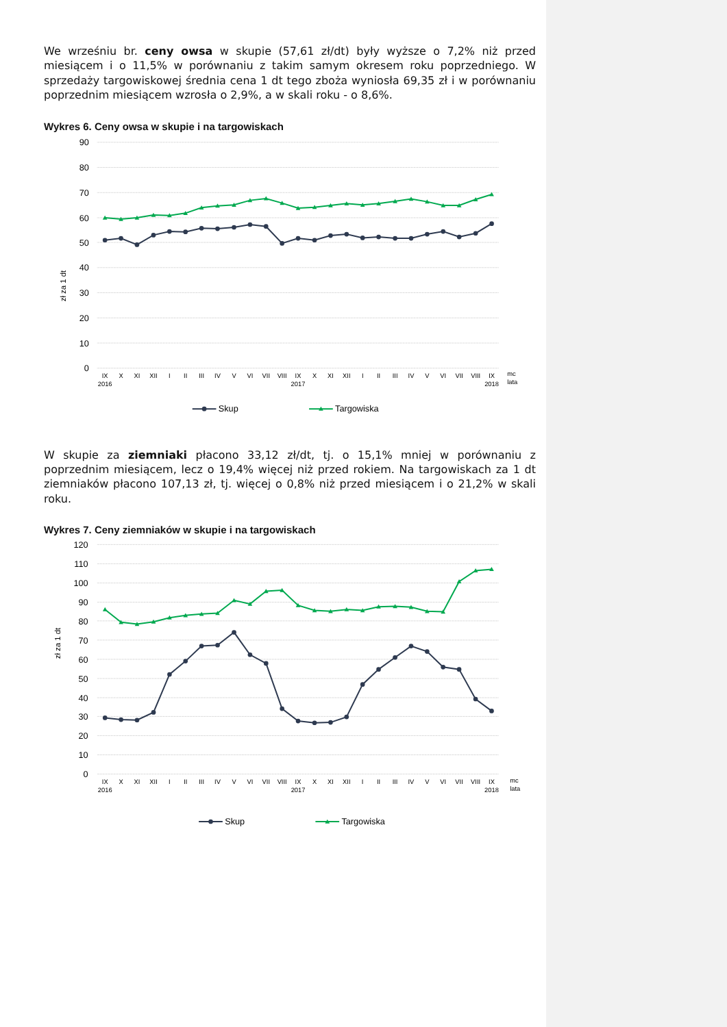We wrześniu br. ceny owsa w skupie (57,61 zł/dt) były wyższe o 7,2% niż przed miesiącem i o 11,5% w porównaniu z takim samym okresem roku poprzedniego. W sprzedaży targowiskowej średnia cena 1 dt tego zboża wyniosła 69,35 zł i w porównaniu poprzednim miesiącem wzrosła o 2,9%, a w skali roku - o 8,6%.
Wykres 6. Ceny owsa w skupie i na targowiskach
90
80
70
60
50
40
30
20
10
0
zł za 1 dt
IX
X
XI
XII
I
II
III
IV
V
VI
VII
VIII
IX
X
XI
XII
I
II
III
IV
V
VI
VII
VIII
IX
2016
2017
2018
mc
lata
Skup
Targowiska
W skupie za ziemniaki płacono 33,12 zł/dt, tj. o 15,1% mniej w porównaniu z poprzednim miesiącem, lecz o 19,4% więcej niż przed rokiem. Na targowiskach za 1 dt ziemniaków płacono 107,13 zł, tj. więcej o 0,8% niż przed miesiącem i o 21,2% w skali roku.
Wykres 7. Ceny ziemniaków w skupie i na targowiskach
120
110
100
90
80
70
60
50
40
30
20
10
0
zł za 1 dt
IX
X
XI
XII
I
II
III
IV
V
VI
VII
VIII
IX
X
XI
XII
I
II
III
IV
V
VI
VII
VIII
IX
2016
2017
2018
mc
lata
Skup
Targowiska